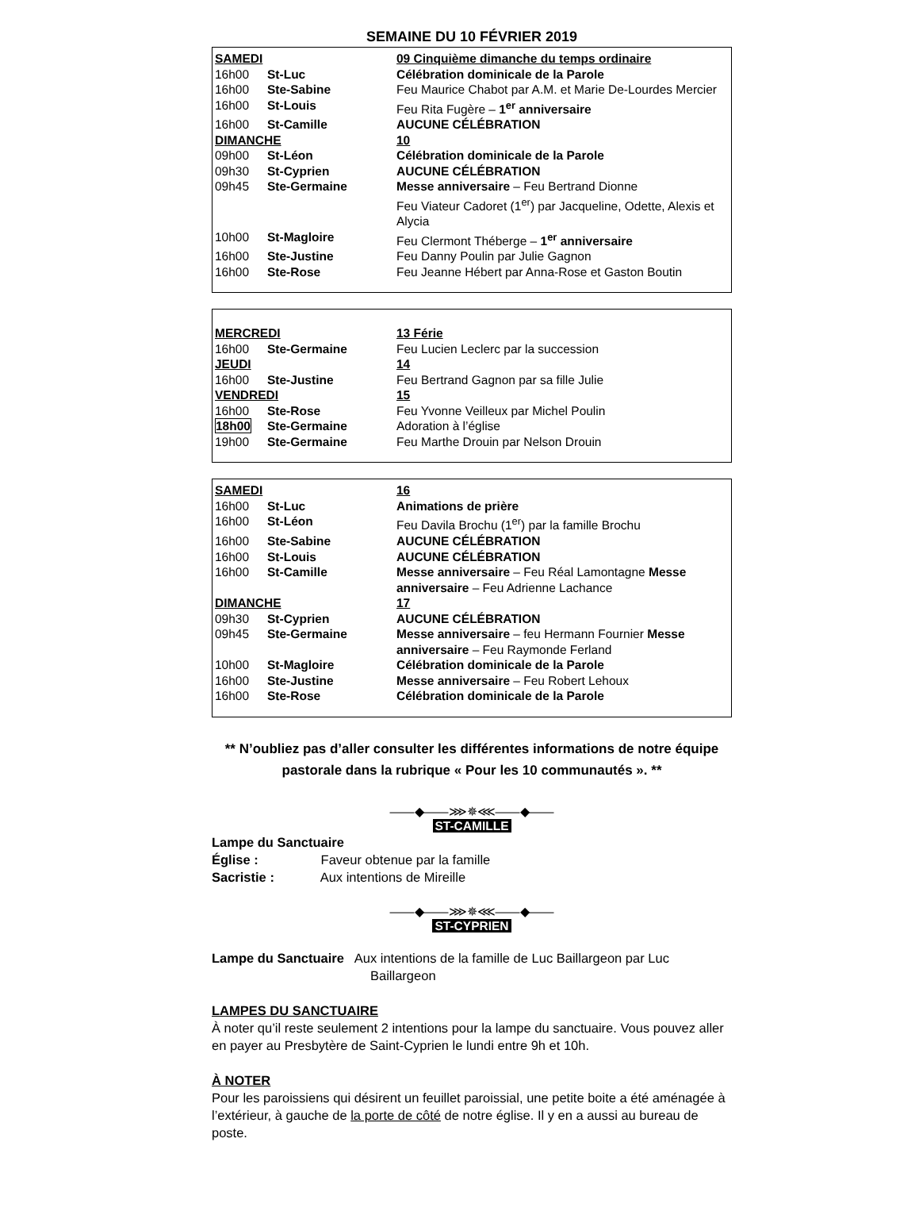SEMAINE DU 10 FÉVRIER 2019
| SAMEDI | | 09 Cinquième dimanche du temps ordinaire |
| 16h00 | St-Luc | Célébration dominicale de la Parole |
| 16h00 | Ste-Sabine | Feu Maurice Chabot par A.M. et Marie De-Lourdes Mercier |
| 16h00 | St-Louis | Feu Rita Fugère – 1<sup>er</sup> anniversaire |
| 16h00 | St-Camille | AUCUNE CÉLÉBRATION |
| DIMANCHE | | 10 |
| 09h00 | St-Léon | Célébration dominicale de la Parole |
| 09h30 | St-Cyprien | AUCUNE CÉLÉBRATION |
| 09h45 | Ste-Germaine | Messe anniversaire – Feu Bertrand Dionne Feu Viateur Cadoret (1<sup>er</sup>) par Jacqueline, Odette, Alexis et Alycia |
| 10h00 | St-Magloire | Feu Clermont Théberge – 1<sup>er</sup> anniversaire |
| 16h00 | Ste-Justine | Feu Danny Poulin par Julie Gagnon |
| 16h00 | Ste-Rose | Feu Jeanne Hébert par Anna-Rose et Gaston Boutin |
| MERCREDI | | 13 Férie |
| 16h00 | Ste-Germaine | Feu Lucien Leclerc par la succession |
| JEUDI | | 14 |
| 16h00 | Ste-Justine | Feu Bertrand Gagnon par sa fille Julie |
| VENDREDI | | 15 |
| 16h00 | Ste-Rose | Feu Yvonne Veilleux par Michel Poulin |
| 18h00 | Ste-Germaine | Adoration à l’église |
| 19h00 | Ste-Germaine | Feu Marthe Drouin par Nelson Drouin |
| SAMEDI | | 16 |
| 16h00 | St-Luc | Animations de prière |
| 16h00 | St-Léon | Feu Davila Brochu (1<sup>er</sup>) par la famille Brochu |
| 16h00 | Ste-Sabine | AUCUNE CÉLÉBRATION |
| 16h00 | St-Louis | AUCUNE CÉLÉBRATION |
| 16h00 | St-Camille | Messe anniversaire – Feu Réal Lamontagne Messe anniversaire – Feu Adrienne Lachance |
| DIMANCHE | | 17 |
| 09h30 | St-Cyprien | AUCUNE CÉLÉBRATION |
| 09h45 | Ste-Germaine | Messe anniversaire – feu Hermann Fournier Messe anniversaire – Feu Raymonde Ferland |
| 10h00 | St-Magloire | Célébration dominicale de la Parole |
| 16h00 | Ste-Justine | Messe anniversaire – Feu Robert Lehoux |
| 16h00 | Ste-Rose | Célébration dominicale de la Parole |
** N’oubliez pas d’aller consulter les différentes informations de notre équipe pastorale dans la rubrique « Pour les 10 communautés ». **
——◆——⋙✵⋘——◆——
ST-CAMILLE
Lampe du Sanctuaire
Église : Faveur obtenue par la famille
Sacristie : Aux intentions de Mireille
——◆——⋙✵⋘——◆——
ST-CYPRIEN
Lampe du Sanctuaire Aux intentions de la famille de Luc Baillargeon par Luc Baillargeon
LAMPES DU SANCTUAIRE
À noter qu’il reste seulement 2 intentions pour la lampe du sanctuaire. Vous pouvez aller en payer au Presbytère de Saint-Cyprien le lundi entre 9h et 10h.
À NOTER
Pour les paroissiens qui désirent un feuillet paroissial, une petite boite a été aménagée à l’extérieur, à gauche de la porte de côté de notre église. Il y en a aussi au bureau de poste.